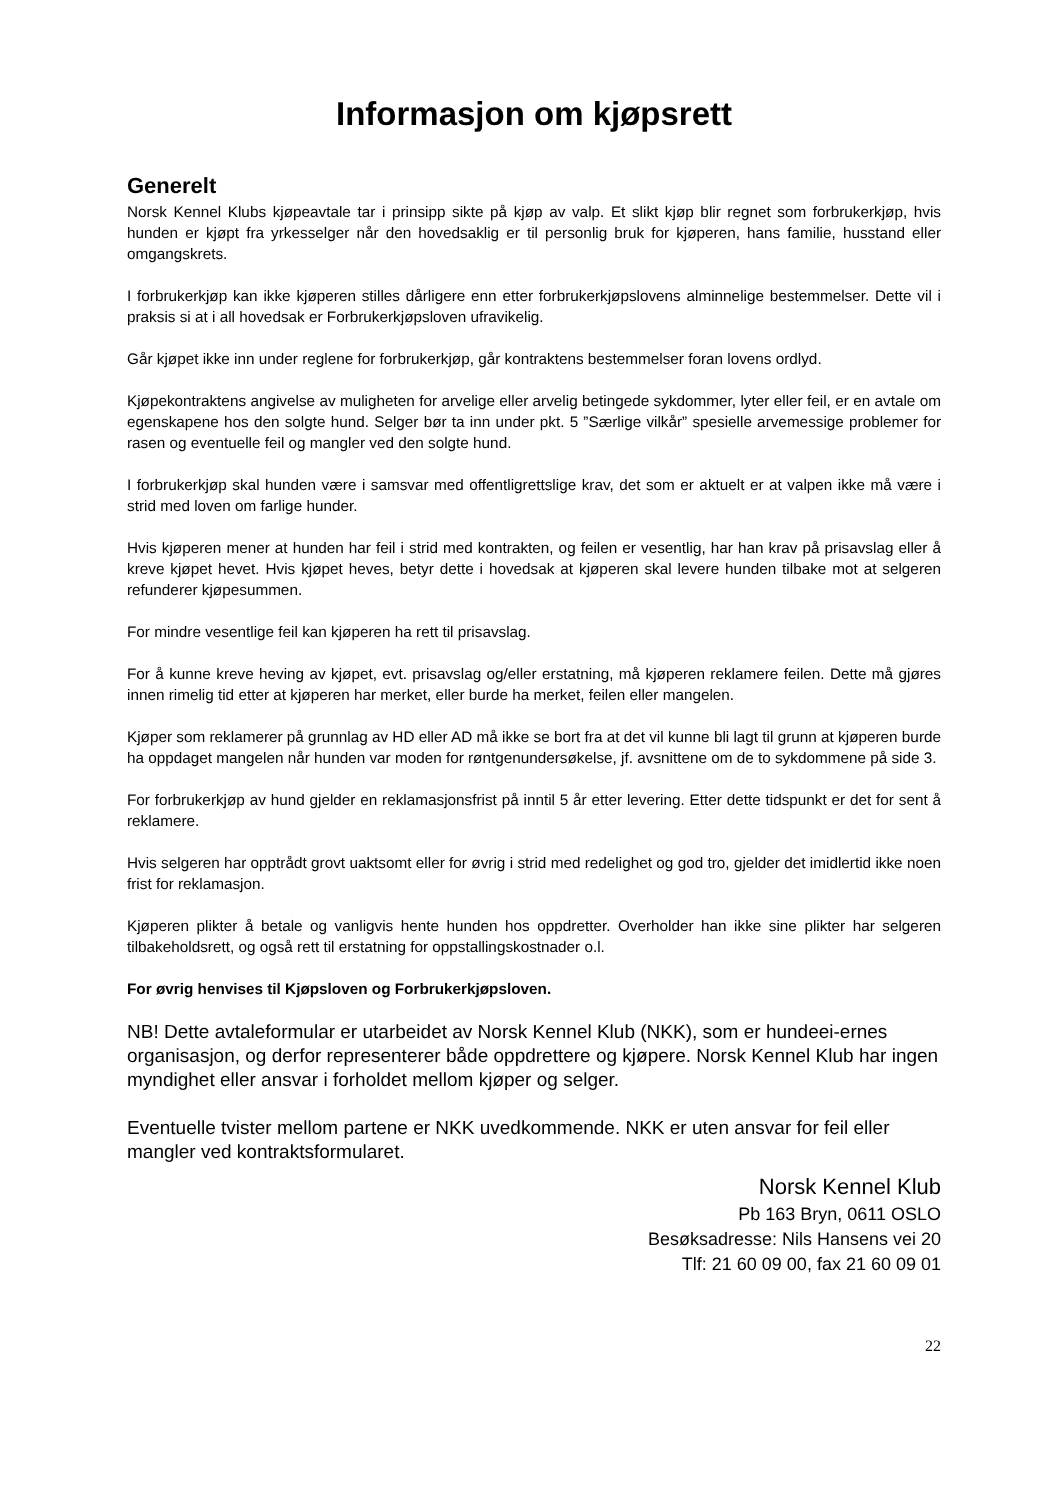Informasjon om kjøpsrett
Generelt
Norsk Kennel Klubs kjøpeavtale tar i prinsipp sikte på kjøp av valp. Et slikt kjøp blir regnet som forbrukerkjøp, hvis hunden er kjøpt fra yrkesselger når den hovedsaklig er til personlig bruk for kjøperen, hans familie, husstand eller omgangskrets.
I forbrukerkjøp kan ikke kjøperen stilles dårligere enn etter forbrukerkjøpslovens alminnelige bestemmelser. Dette vil i praksis si at i all hovedsak er Forbrukerkjøpsloven ufravikelig.
Går kjøpet ikke inn under reglene for forbrukerkjøp, går kontraktens bestemmelser foran lovens ordlyd.
Kjøpekontraktens angivelse av muligheten for arvelige eller arvelig betingede sykdommer, lyter eller feil, er en avtale om egenskapene hos den solgte hund. Selger bør ta inn under pkt. 5 ”Særlige vilkår” spesielle arvemessige problemer for rasen og eventuelle feil og mangler ved den solgte hund.
I forbrukerkjøp skal hunden være i samsvar med offentligrettslige krav, det som er aktuelt er at valpen ikke må være i strid med loven om farlige hunder.
Hvis kjøperen mener at hunden har feil i strid med kontrakten, og feilen er vesentlig, har han krav på prisavslag eller å kreve kjøpet hevet. Hvis kjøpet heves, betyr dette i hovedsak at kjøperen skal levere hunden tilbake mot at selgeren refunderer kjøpesummen.
For mindre vesentlige feil kan kjøperen ha rett til prisavslag.
For å kunne kreve heving av kjøpet, evt. prisavslag og/eller erstatning, må kjøperen reklamere feilen. Dette må gjøres innen rimelig tid etter at kjøperen har merket, eller burde ha merket, feilen eller mangelen.
Kjøper som reklamerer på grunnlag av HD eller AD må ikke se bort fra at det vil kunne bli lagt til grunn at kjøperen burde ha oppdaget mangelen når hunden var moden for røntgenundersøkelse, jf. avsnittene om de to sykdommene på side 3.
For forbrukerkjøp av hund gjelder en reklamasjonsfrist på inntil 5 år etter levering. Etter dette tidspunkt er det for sent å reklamere.
Hvis selgeren har opptrådt grovt uaktsomt eller for øvrig i strid med redelighet og god tro, gjelder det imidlertid ikke noen frist for reklamasjon.
Kjøperen plikter å betale og vanligvis hente hunden hos oppdretter. Overholder han ikke sine plikter har selgeren tilbakeholdsrett, og også rett til erstatning for oppstallingskostnader o.l.
For øvrig henvises til Kjøpsloven og Forbrukerkjøpsloven.
NB! Dette avtaleformular er utarbeidet av Norsk Kennel Klub (NKK), som er hundeei-ernes organisasjon, og derfor representerer både oppdrettere og kjøpere. Norsk Kennel Klub har ingen myndighet eller ansvar i forholdet mellom kjøper og selger.
Eventuelle tvister mellom partene er NKK uvedkommende. NKK er uten ansvar for feil eller mangler ved kontraktsformularet.
Norsk Kennel Klub
Pb 163 Bryn, 0611 OSLO
Besøksadresse: Nils Hansens vei 20
Tlf: 21 60 09 00, fax 21 60 09 01
22